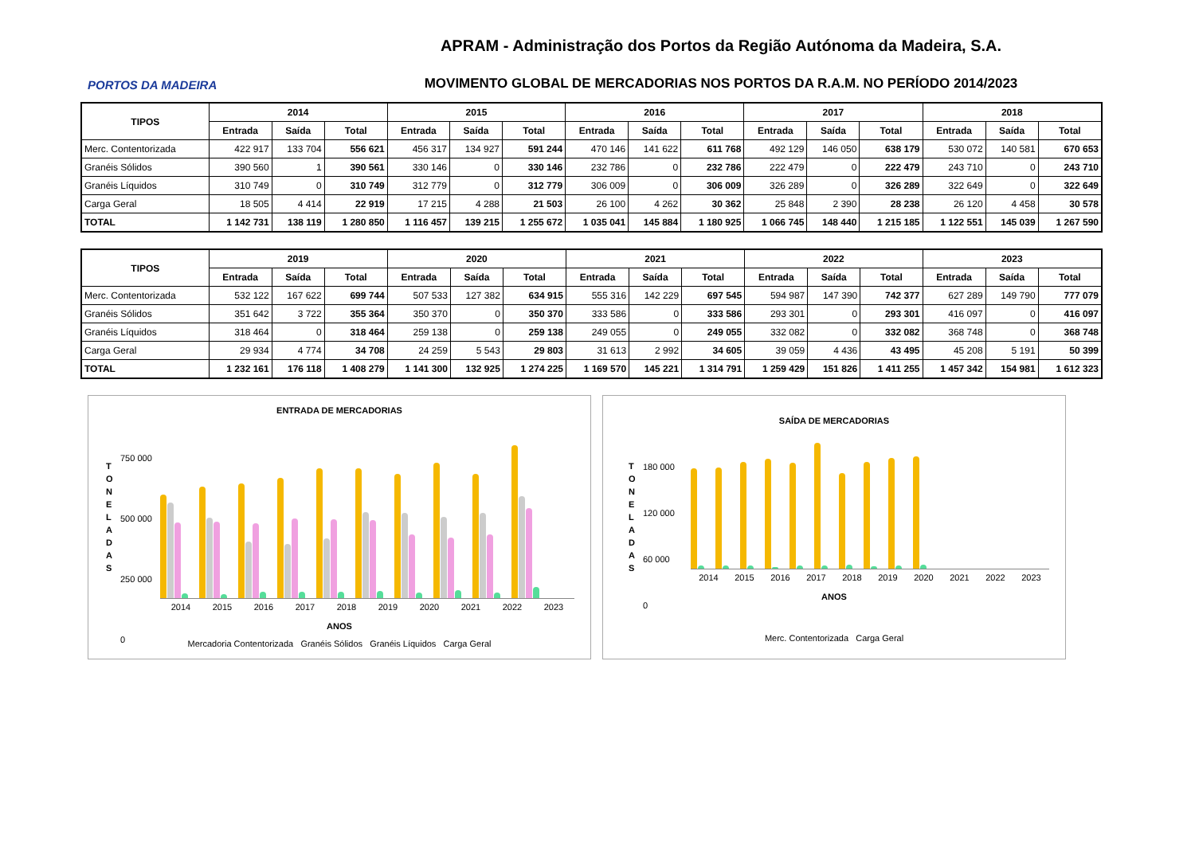PORTOS DA MADEIRA
APRAM - Administração dos Portos da Região Autónoma da Madeira, S.A.
MOVIMENTO GLOBAL DE MERCADORIAS NOS PORTOS DA R.A.M. NO PERÍODO 2014/2023
| TIPOS | 2014 | | | 2015 | | | 2016 | | | 2017 | | | 2018 | | |
| --- | --- | --- | --- | --- | --- | --- | --- | --- | --- | --- | --- | --- | --- | --- | --- |
| | Entrada | Saída | Total | Entrada | Saída | Total | Entrada | Saída | Total | Entrada | Saída | Total | Entrada | Saída | Total |
| Merc. Contentorizada | 422 917 | 133 704 | 556 621 | 456 317 | 134 927 | 591 244 | 470 146 | 141 622 | 611 768 | 492 129 | 146 050 | 638 179 | 530 072 | 140 581 | 670 653 |
| Granéis Sólidos | 390 560 | 1 | 390 561 | 330 146 | 0 | 330 146 | 232 786 | 0 | 232 786 | 222 479 | 0 | 222 479 | 243 710 | 0 | 243 710 |
| Granéis Líquidos | 310 749 | 0 | 310 749 | 312 779 | 0 | 312 779 | 306 009 | 0 | 306 009 | 326 289 | 0 | 326 289 | 322 649 | 0 | 322 649 |
| Carga Geral | 18 505 | 4 414 | 22 919 | 17 215 | 4 288 | 21 503 | 26 100 | 4 262 | 30 362 | 25 848 | 2 390 | 28 238 | 26 120 | 4 458 | 30 578 |
| TOTAL | 1 142 731 | 138 119 | 1 280 850 | 1 116 457 | 139 215 | 1 255 672 | 1 035 041 | 145 884 | 1 180 925 | 1 066 745 | 148 440 | 1 215 185 | 1 122 551 | 145 039 | 1 267 590 |
| TIPOS | 2019 | | | 2020 | | | 2021 | | | 2022 | | | 2023 | | |
| --- | --- | --- | --- | --- | --- | --- | --- | --- | --- | --- | --- | --- | --- | --- | --- |
| | Entrada | Saída | Total | Entrada | Saída | Total | Entrada | Saída | Total | Entrada | Saída | Total | Entrada | Saída | Total |
| Merc. Contentorizada | 532 122 | 167 622 | 699 744 | 507 533 | 127 382 | 634 915 | 555 316 | 142 229 | 697 545 | 594 987 | 147 390 | 742 377 | 627 289 | 149 790 | 777 079 |
| Granéis Sólidos | 351 642 | 3 722 | 355 364 | 350 370 | 0 | 350 370 | 333 586 | 0 | 333 586 | 293 301 | 0 | 293 301 | 416 097 | 0 | 416 097 |
| Granéis Líquidos | 318 464 | 0 | 318 464 | 259 138 | 0 | 259 138 | 249 055 | 0 | 249 055 | 332 082 | 0 | 332 082 | 368 748 | 0 | 368 748 |
| Carga Geral | 29 934 | 4 774 | 34 708 | 24 259 | 5 543 | 29 803 | 31 613 | 2 992 | 34 605 | 39 059 | 4 436 | 43 495 | 45 208 | 5 191 | 50 399 |
| TOTAL | 1 232 161 | 176 118 | 1 408 279 | 1 141 300 | 132 925 | 1 274 225 | 1 169 570 | 145 221 | 1 314 791 | 1 259 429 | 151 826 | 1 411 255 | 1 457 342 | 154 981 | 1 612 323 |
ENTRADA DE MERCADORIAS
750 000
500 000
250 000
0
T O N E L A D A S
2014 2015 2016 2017 2018 2019 2020 2021 2022 2023
ANOS
Mercadoria Contentorizada Granéis Sólidos Granéis Líquidos Carga Geral
SAÍDA DE MERCADORIAS
180 000
120 000
60 000
0
T O N E L A D A S
2014 2015 2016 2017 2018 2019 2020 2021 2022 2023
ANOS
Merc. Contentorizada Carga Geral